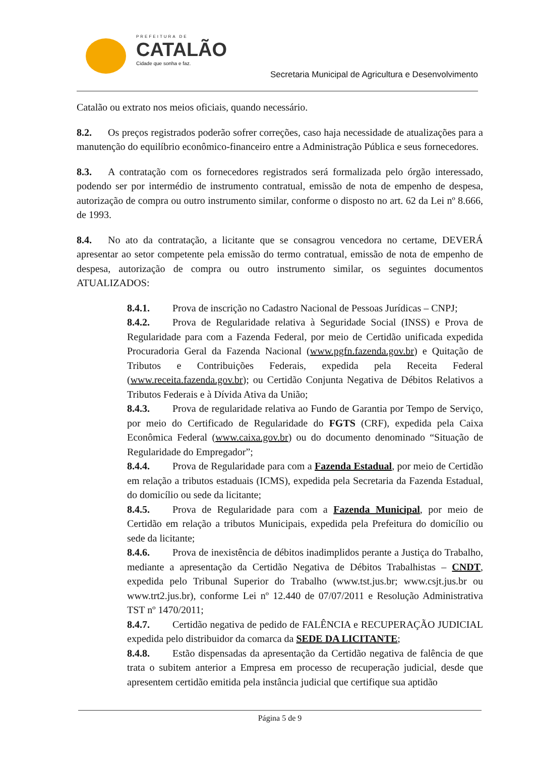PREFEITURA DE
CATALÃO
Cidade que sonha e faz.
Secretaria Municipal de Agricultura e Desenvolvimento
Catalão ou extrato nos meios oficiais, quando necessário.
8.2. Os preços registrados poderão sofrer correções, caso haja necessidade de atualizações para a manutenção do equilíbrio econômico-financeiro entre a Administração Pública e seus fornecedores.
8.3. A contratação com os fornecedores registrados será formalizada pelo órgão interessado, podendo ser por intermédio de instrumento contratual, emissão de nota de empenho de despesa, autorização de compra ou outro instrumento similar, conforme o disposto no art. 62 da Lei nº 8.666, de 1993.
8.4. No ato da contratação, a licitante que se consagrou vencedora no certame, DEVERÁ apresentar ao setor competente pela emissão do termo contratual, emissão de nota de empenho de despesa, autorização de compra ou outro instrumento similar, os seguintes documentos ATUALIZADOS:
8.4.1. Prova de inscrição no Cadastro Nacional de Pessoas Jurídicas – CNPJ;
8.4.2. Prova de Regularidade relativa à Seguridade Social (INSS) e Prova de Regularidade para com a Fazenda Federal, por meio de Certidão unificada expedida Procuradoria Geral da Fazenda Nacional (www.pgfn.fazenda.gov.br) e Quitação de Tributos e Contribuições Federais, expedida pela Receita Federal (www.receita.fazenda.gov.br); ou Certidão Conjunta Negativa de Débitos Relativos a Tributos Federais e à Dívida Ativa da União;
8.4.3. Prova de regularidade relativa ao Fundo de Garantia por Tempo de Serviço, por meio do Certificado de Regularidade do FGTS (CRF), expedida pela Caixa Econômica Federal (www.caixa.gov.br) ou do documento denominado “Situação de Regularidade do Empregador”;
8.4.4. Prova de Regularidade para com a Fazenda Estadual, por meio de Certidão em relação a tributos estaduais (ICMS), expedida pela Secretaria da Fazenda Estadual, do domicílio ou sede da licitante;
8.4.5. Prova de Regularidade para com a Fazenda Municipal, por meio de Certidão em relação a tributos Municipais, expedida pela Prefeitura do domicílio ou sede da licitante;
8.4.6. Prova de inexistência de débitos inadimplidos perante a Justiça do Trabalho, mediante a apresentação da Certidão Negativa de Débitos Trabalhistas – CNDT, expedida pelo Tribunal Superior do Trabalho (www.tst.jus.br; www.csjt.jus.br ou www.trt2.jus.br), conforme Lei nº 12.440 de 07/07/2011 e Resolução Administrativa TST nº 1470/2011;
8.4.7. Certidão negativa de pedido de FALÊNCIA e RECUPERAÇÃO JUDICIAL expedida pelo distribuidor da comarca da SEDE DA LICITANTE;
8.4.8. Estão dispensadas da apresentação da Certidão negativa de falência de que trata o subitem anterior a Empresa em processo de recuperação judicial, desde que apresentem certidão emitida pela instância judicial que certifique sua aptidão
Página 5 de 9